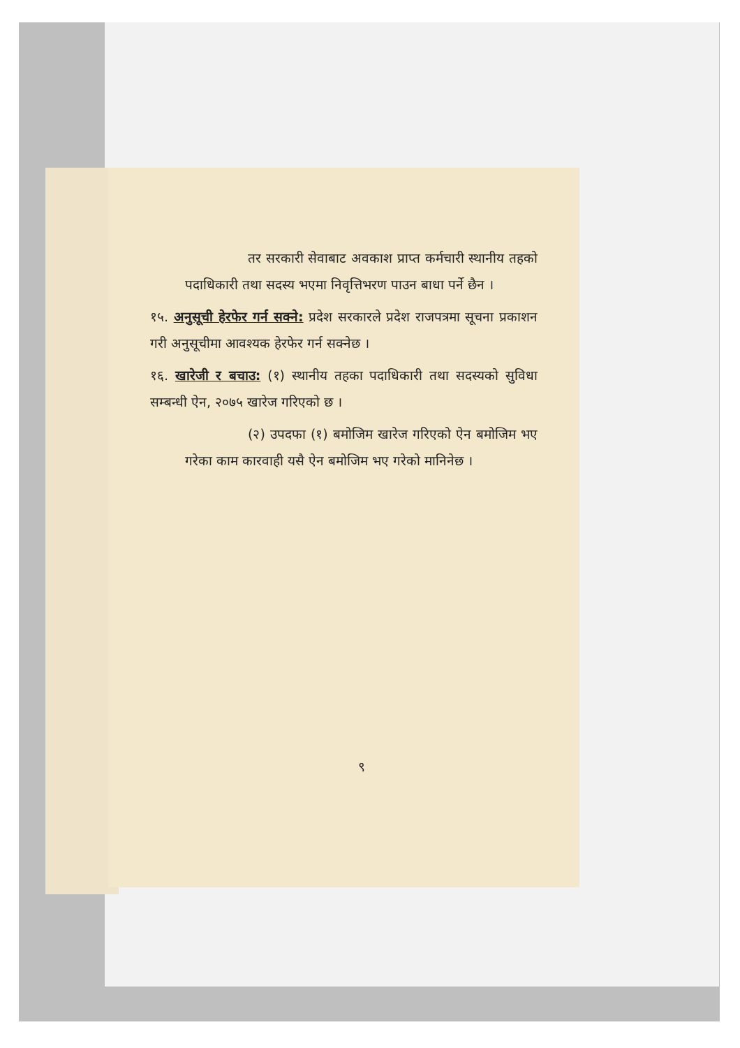तर सरकारी सेवाबाट अवकाश प्राप्त कर्मचारी स्थानीय तहको पदाधिकारी तथा सदस्य भएमा निवृत्तिभरण पाउन बाधा पर्ने छैन ।
१५. अनुसूची हेरफेर गर्न सक्ने: प्रदेश सरकारले प्रदेश राजपत्रमा सूचना प्रकाशन गरी अनुसूचीमा आवश्यक हेरफेर गर्न सक्नेछ ।
१६. खारेजी र बचाउ: (१) स्थानीय तहका पदाधिकारी तथा सदस्यको सुविधा सम्बन्धी ऐन, २०७५ खारेज गरिएको छ ।
(२) उपदफा (१) बमोजिम खारेज गरिएको ऐन बमोजिम भए गरेका काम कारवाही यसै ऐन बमोजिम भए गरेको मानिनेछ ।
९